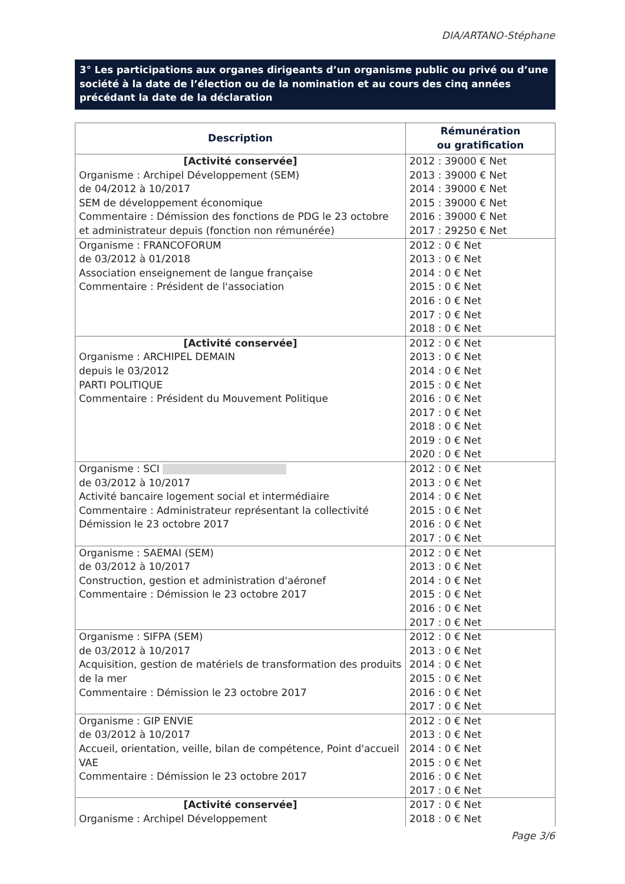DIA/ARTANO-Stéphane
3° Les participations aux organes dirigeants d’un organisme public ou privé ou d’une société à la date de l’élection ou de la nomination et au cours des cinq années précédant la date de la déclaration
| Description | Rémunération ou gratification |
| --- | --- |
| [Activité conservée] Organisme : Archipel Développement (SEM) de 04/2012 à 10/2017 SEM de développement économique Commentaire : Démission des fonctions de PDG le 23 octobre et administrateur depuis (fonction non rémunérée) | 2012 : 39000 € Net 2013 : 39000 € Net 2014 : 39000 € Net 2015 : 39000 € Net 2016 : 39000 € Net 2017 : 29250 € Net |
| Organisme : FRANCOFORUM de 03/2012 à 01/2018 Association enseignement de langue française Commentaire : Président de l'association | 2012 : 0 € Net 2013 : 0 € Net 2014 : 0 € Net 2015 : 0 € Net 2016 : 0 € Net 2017 : 0 € Net 2018 : 0 € Net |
| [Activité conservée] Organisme : ARCHIPEL DEMAIN depuis le 03/2012 PARTI POLITIQUE Commentaire : Président du Mouvement Politique | 2012 : 0 € Net 2013 : 0 € Net 2014 : 0 € Net 2015 : 0 € Net 2016 : 0 € Net 2017 : 0 € Net 2018 : 0 € Net 2019 : 0 € Net 2020 : 0 € Net |
| Organisme : SCI de 03/2012 à 10/2017 Activité bancaire logement social et intermédiaire Commentaire : Administrateur représentant la collectivité Démission le 23 octobre 2017 | 2012 : 0 € Net 2013 : 0 € Net 2014 : 0 € Net 2015 : 0 € Net 2016 : 0 € Net 2017 : 0 € Net |
| Organisme : SAEMAI (SEM) de 03/2012 à 10/2017 Construction, gestion et administration d'aéronef Commentaire : Démission le 23 octobre 2017 | 2012 : 0 € Net 2013 : 0 € Net 2014 : 0 € Net 2015 : 0 € Net 2016 : 0 € Net 2017 : 0 € Net |
| Organisme : SIFPA (SEM) de 03/2012 à 10/2017 Acquisition, gestion de matériels de transformation des produits de la mer Commentaire : Démission le 23 octobre 2017 | 2012 : 0 € Net 2013 : 0 € Net 2014 : 0 € Net 2015 : 0 € Net 2016 : 0 € Net 2017 : 0 € Net |
| Organisme : GIP ENVIE de 03/2012 à 10/2017 Accueil, orientation, veille, bilan de compétence, Point d'accueil VAE Commentaire : Démission le 23 octobre 2017 | 2012 : 0 € Net 2013 : 0 € Net 2014 : 0 € Net 2015 : 0 € Net 2016 : 0 € Net 2017 : 0 € Net |
| [Activité conservée] Organisme : Archipel Développement | 2017 : 0 € Net 2018 : 0 € Net |
Page 3/6